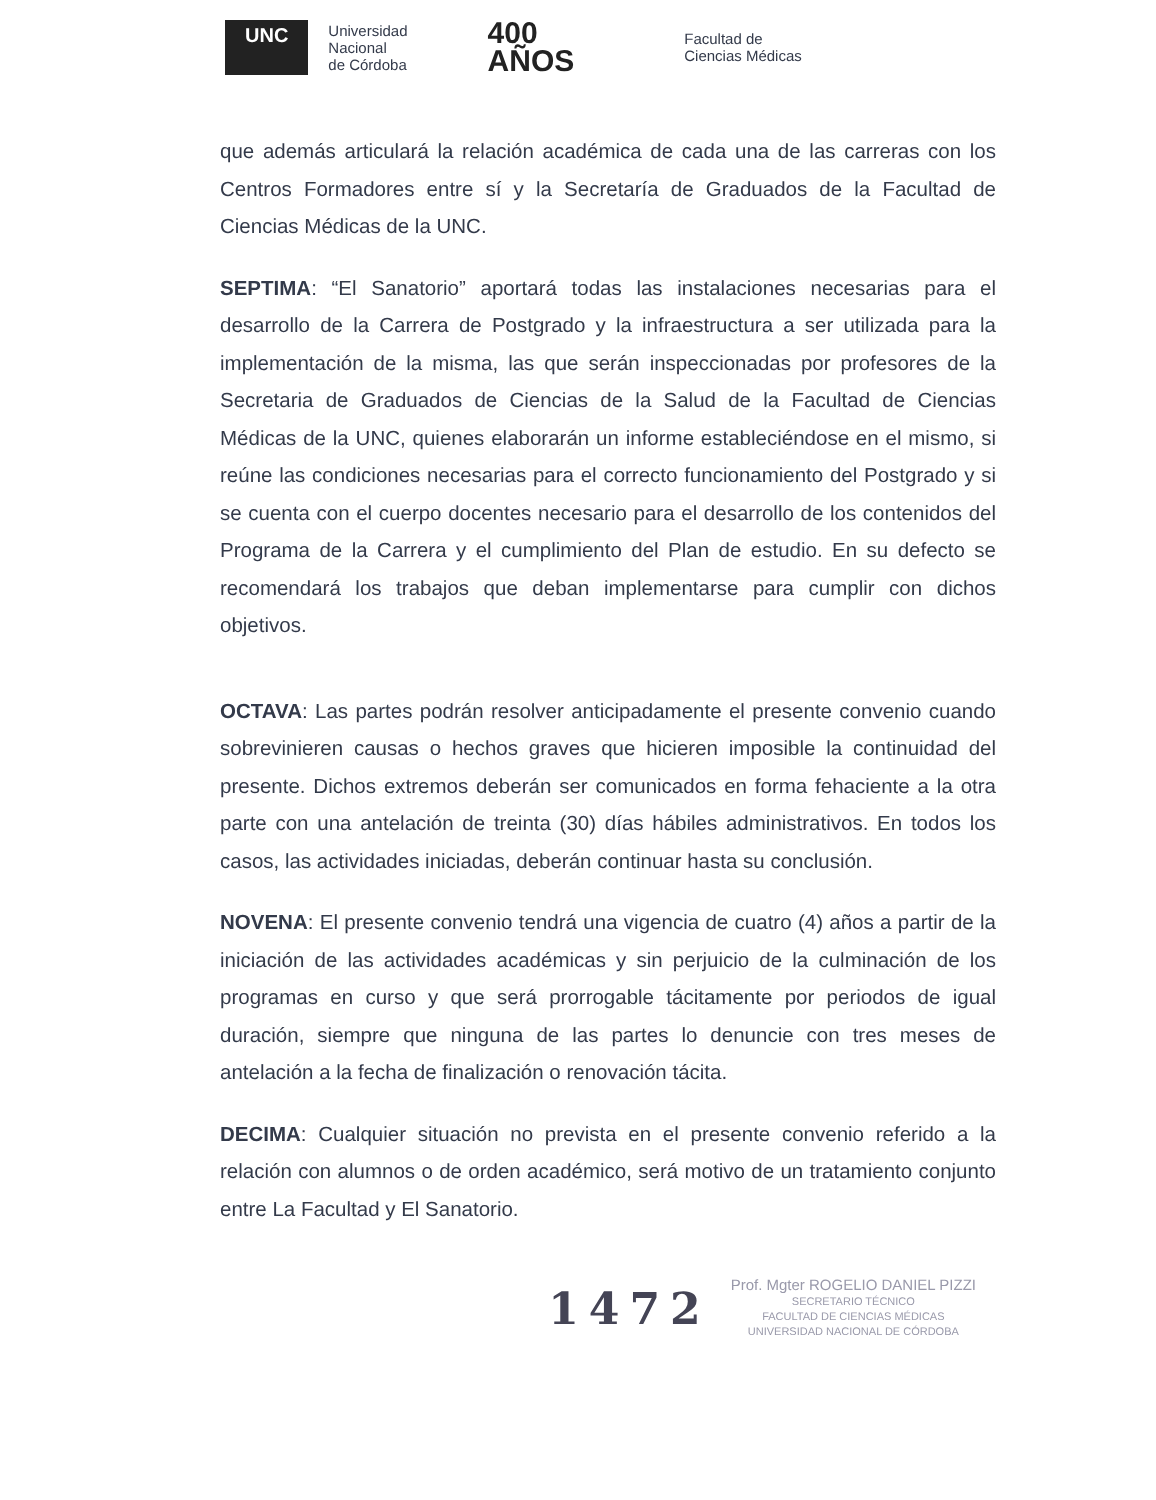UNC Universidad
Nacional
de Córdoba 400
AÑOS Facultad de
Ciencias Médicas
que además articulará la relación académica de cada una de las carreras con los Centros Formadores entre sí y la Secretaría de Graduados de la Facultad de Ciencias Médicas de la UNC.
SEPTIMA: “El Sanatorio” aportará todas las instalaciones necesarias para el desarrollo de la Carrera de Postgrado y la infraestructura a ser utilizada para la implementación de la misma, las que serán inspeccionadas por profesores de la Secretaria de Graduados de Ciencias de la Salud de la Facultad de Ciencias Médicas de la UNC, quienes elaborarán un informe estableciéndose en el mismo, si reúne las condiciones necesarias para el correcto funcionamiento del Postgrado y si se cuenta con el cuerpo docentes necesario para el desarrollo de los contenidos del Programa de la Carrera y el cumplimiento del Plan de estudio. En su defecto se recomendará los trabajos que deban implementarse para cumplir con dichos objetivos.
OCTAVA: Las partes podrán resolver anticipadamente el presente convenio cuando sobrevinieren causas o hechos graves que hicieren imposible la continuidad del presente. Dichos extremos deberán ser comunicados en forma fehaciente a la otra parte con una antelación de treinta (30) días hábiles administrativos. En todos los casos, las actividades iniciadas, deberán continuar hasta su conclusión.
NOVENA: El presente convenio tendrá una vigencia de cuatro (4) años a partir de la iniciación de las actividades académicas y sin perjuicio de la culminación de los programas en curso y que será prorrogable tácitamente por periodos de igual duración, siempre que ninguna de las partes lo denuncie con tres meses de antelación a la fecha de finalización o renovación tácita.
DECIMA: Cualquier situación no prevista en el presente convenio referido a la relación con alumnos o de orden académico, será motivo de un tratamiento conjunto entre La Facultad y El Sanatorio.
1472
Prof. Mgter ROGELIO DANIEL PIZZI
SECRETARIO TÉCNICO
FACULTAD DE CIENCIAS MÉDICAS
UNIVERSIDAD NACIONAL DE CÓRDOBA